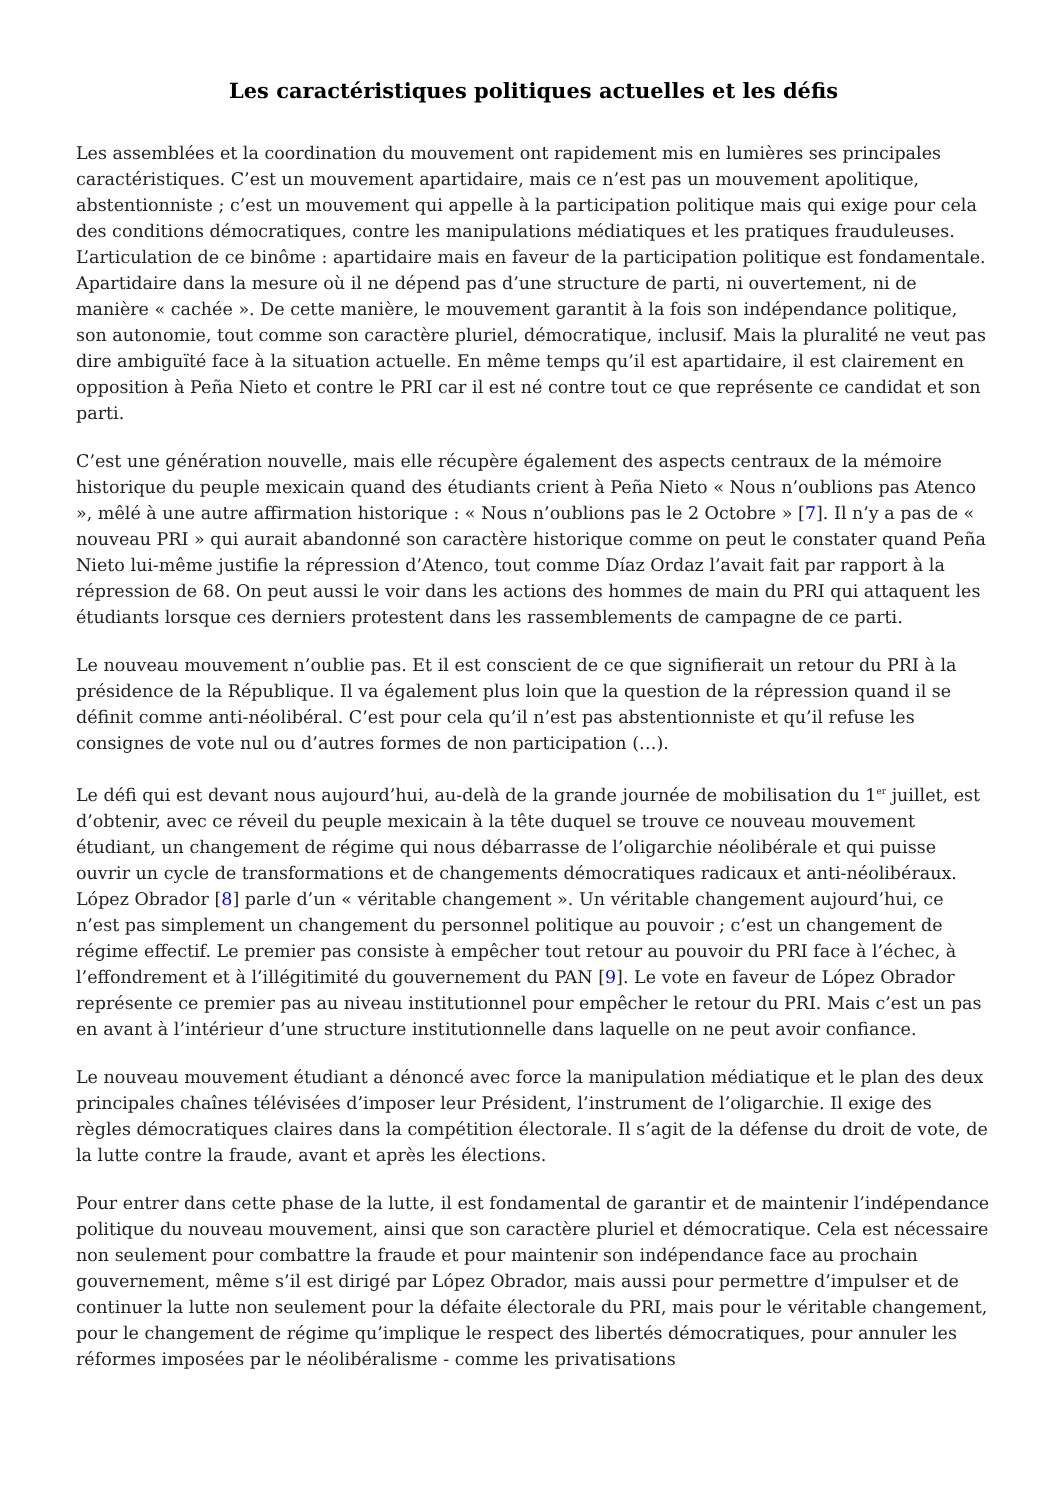Les caractéristiques politiques actuelles et les défis
Les assemblées et la coordination du mouvement ont rapidement mis en lumières ses principales caractéristiques. C’est un mouvement apartidaire, mais ce n’est pas un mouvement apolitique, abstentionniste ; c’est un mouvement qui appelle à la participation politique mais qui exige pour cela des conditions démocratiques, contre les manipulations médiatiques et les pratiques frauduleuses. L’articulation de ce binôme : apartidaire mais en faveur de la participation politique est fondamentale. Apartidaire dans la mesure où il ne dépend pas d’une structure de parti, ni ouvertement, ni de manière « cachée ». De cette manière, le mouvement garantit à la fois son indépendance politique, son autonomie, tout comme son caractère pluriel, démocratique, inclusif. Mais la pluralité ne veut pas dire ambiguïté face à la situation actuelle. En même temps qu’il est apartidaire, il est clairement en opposition à Peña Nieto et contre le PRI car il est né contre tout ce que représente ce candidat et son parti.
C’est une génération nouvelle, mais elle récupère également des aspects centraux de la mémoire historique du peuple mexicain quand des étudiants crient à Peña Nieto « Nous n’oublions pas Atenco », mêlé à une autre affirmation historique : « Nous n’oublions pas le 2 Octobre » [7]. Il n’y a pas de « nouveau PRI » qui aurait abandonné son caractère historique comme on peut le constater quand Peña Nieto lui-même justifie la répression d’Atenco, tout comme Díaz Ordaz l’avait fait par rapport à la répression de 68. On peut aussi le voir dans les actions des hommes de main du PRI qui attaquent les étudiants lorsque ces derniers protestent dans les rassemblements de campagne de ce parti.
Le nouveau mouvement n’oublie pas. Et il est conscient de ce que signifierait un retour du PRI à la présidence de la République. Il va également plus loin que la question de la répression quand il se définit comme anti-néolibéral. C’est pour cela qu’il n’est pas abstentionniste et qu’il refuse les consignes de vote nul ou d’autres formes de non participation (…).
Le défi qui est devant nous aujourd’hui, au-delà de la grande journée de mobilisation du 1<sup>er</sup> juillet, est d’obtenir, avec ce réveil du peuple mexicain à la tête duquel se trouve ce nouveau mouvement étudiant, un changement de régime qui nous débarrasse de l’oligarchie néolibérale et qui puisse ouvrir un cycle de transformations et de changements démocratiques radicaux et anti-néolibéraux. López Obrador [8] parle d’un « véritable changement ». Un véritable changement aujourd’hui, ce n’est pas simplement un changement du personnel politique au pouvoir ; c’est un changement de régime effectif. Le premier pas consiste à empêcher tout retour au pouvoir du PRI face à l’échec, à l’effondrement et à l’illégitimité du gouvernement du PAN [9]. Le vote en faveur de López Obrador représente ce premier pas au niveau institutionnel pour empêcher le retour du PRI. Mais c’est un pas en avant à l’intérieur d’une structure institutionnelle dans laquelle on ne peut avoir confiance.
Le nouveau mouvement étudiant a dénoncé avec force la manipulation médiatique et le plan des deux principales chaînes télévisées d’imposer leur Président, l’instrument de l’oligarchie. Il exige des règles démocratiques claires dans la compétition électorale. Il s’agit de la défense du droit de vote, de la lutte contre la fraude, avant et après les élections.
Pour entrer dans cette phase de la lutte, il est fondamental de garantir et de maintenir l’indépendance politique du nouveau mouvement, ainsi que son caractère pluriel et démocratique. Cela est nécessaire non seulement pour combattre la fraude et pour maintenir son indépendance face au prochain gouvernement, même s’il est dirigé par López Obrador, mais aussi pour permettre d’impulser et de continuer la lutte non seulement pour la défaite électorale du PRI, mais pour le véritable changement, pour le changement de régime qu’implique le respect des libertés démocratiques, pour annuler les réformes imposées par le néolibéralisme - comme les privatisations